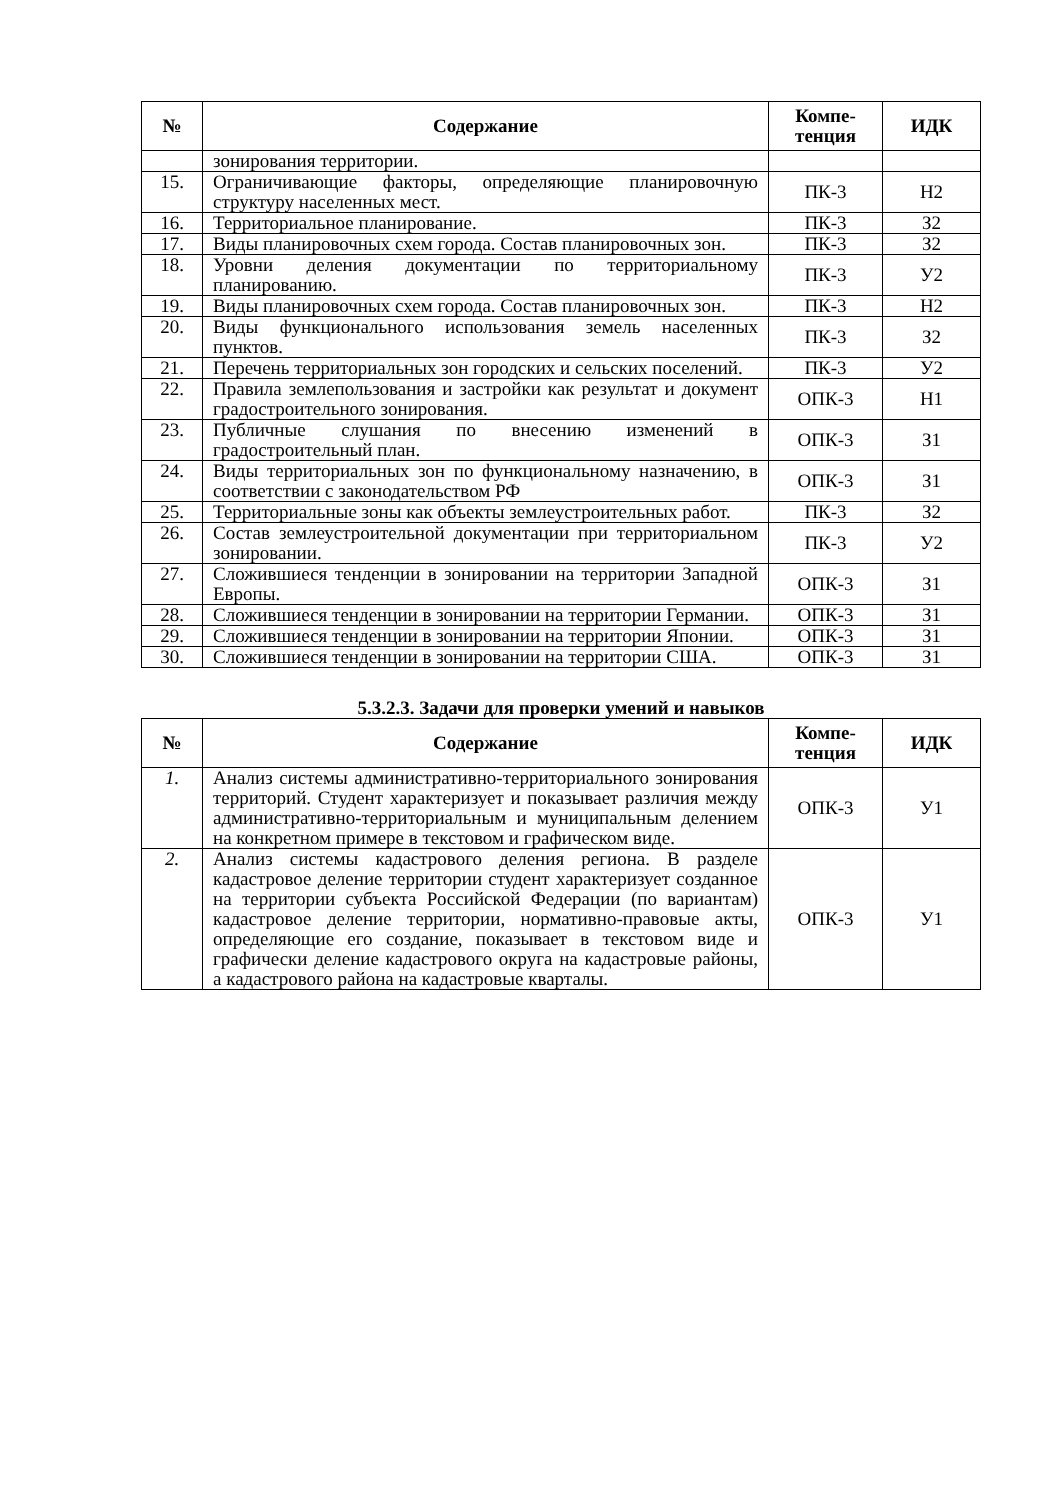| № | Содержание | Компе- тенция | ИДК |
| --- | --- | --- | --- |
| | зонирования территории. | | |
| 15. | Ограничивающие факторы, определяющие планировочную структуру населенных мест. | ПК-3 | Н2 |
| 16. | Территориальное планирование. | ПК-3 | З2 |
| 17. | Виды планировочных схем города. Состав планировочных зон. | ПК-3 | З2 |
| 18. | Уровни деления документации по территориальному планированию. | ПК-3 | У2 |
| 19. | Виды планировочных схем города. Состав планировочных зон. | ПК-3 | Н2 |
| 20. | Виды функционального использования земель населенных пунктов. | ПК-3 | З2 |
| 21. | Перечень территориальных зон городских и сельских поселений. | ПК-3 | У2 |
| 22. | Правила землепользования и застройки как результат и документ градостроительного зонирования. | ОПК-3 | Н1 |
| 23. | Публичные слушания по внесению изменений в градостроительный план. | ОПК-3 | З1 |
| 24. | Виды территориальных зон по функциональному назначению, в соответствии с законодательством РФ | ОПК-3 | З1 |
| 25. | Территориальные зоны как объекты землеустроительных работ. | ПК-3 | З2 |
| 26. | Состав землеустроительной документации при территориальном зонировании. | ПК-3 | У2 |
| 27. | Сложившиеся тенденции в зонировании на территории Западной Европы. | ОПК-3 | З1 |
| 28. | Сложившиеся тенденции в зонировании на территории Германии. | ОПК-3 | З1 |
| 29. | Сложившиеся тенденции в зонировании на территории Японии. | ОПК-3 | З1 |
| 30. | Сложившиеся тенденции в зонировании на территории США. | ОПК-3 | З1 |
5.3.2.3. Задачи для проверки умений и навыков
| № | Содержание | Компе- тенция | ИДК |
| --- | --- | --- | --- |
| 1. | Анализ системы административно-территориального зонирования территорий. Студент характеризует и показывает различия между административно-территориальным и муниципальным делением на конкретном примере в текстовом и графическом виде. | ОПК-3 | У1 |
| 2. | Анализ системы кадастрового деления региона. В разделе кадастровое деление территории студент характеризует созданное на территории субъекта Российской Федерации (по вариантам) кадастровое деление территории, нормативно-правовые акты, определяющие его создание, показывает в текстовом виде и графически деление кадастрового округа на кадастровые районы, а кадастрового района на кадастровые кварталы. | ОПК-3 | У1 |